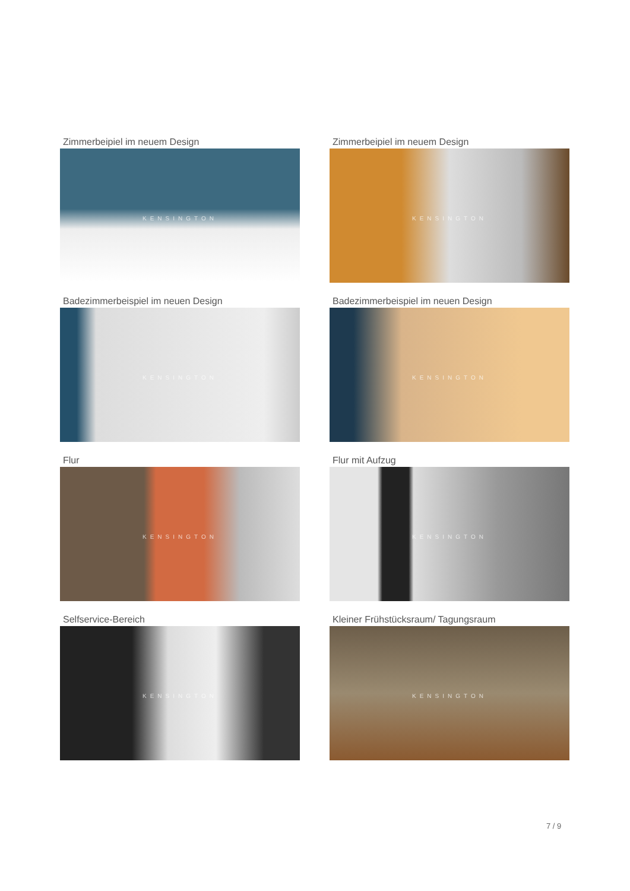Zimmerbeipiel im neuem Design
KENSINGTON
Zimmerbeipiel im neuem Design
KENSINGTON
Badezimmerbeispiel im neuen Design
KENSINGTON
Badezimmerbeispiel im neuen Design
KENSINGTON
Flur
KENSINGTON
Flur mit Aufzug
KENSINGTON
Selfservice-Bereich
KENSINGTON
Kleiner Frühstücksraum/ Tagungsraum
KENSINGTON
7 / 9